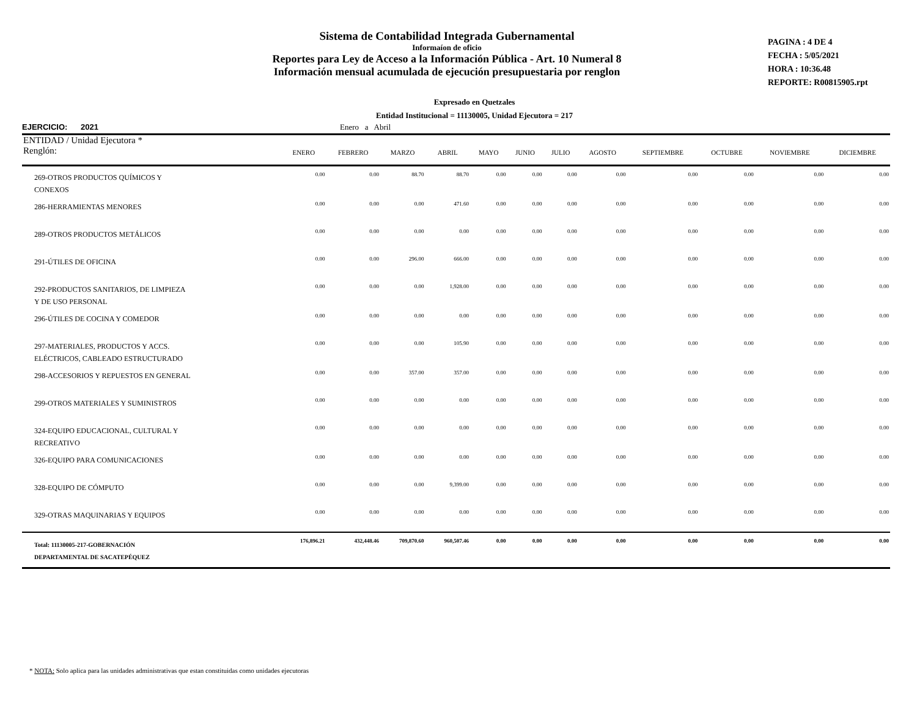Sistema de Contabilidad Integrada Gubernamental
Informaíon de oficio
Reportes para Ley de Acceso a la Información Pública - Art. 10 Numeral 8
Información mensual acumulada de ejecución presupuestaria por renglon
PAGINA : 4 DE 4
FECHA : 5/05/2021
HORA : 10:36.48
REPORTE: R00815905.rpt
Expresado en Quetzales
Entidad Institucional = 11130005, Unidad Ejecutora = 217
EJERCICIO: 2021 Enero a Abril
| ENTIDAD / Unidad Ejecutora * Renglón: | ENERO | FEBRERO | MARZO | ABRIL | MAYO | JUNIO | JULIO | AGOSTO | SEPTIEMBRE | OCTUBRE | NOVIEMBRE | DICIEMBRE |
| --- | --- | --- | --- | --- | --- | --- | --- | --- | --- | --- | --- | --- |
| 269-OTROS PRODUCTOS QUÍMICOS Y CONEXOS | 0.00 | 0.00 | 88.70 | 88.70 | 0.00 | 0.00 | 0.00 | 0.00 | 0.00 | 0.00 | 0.00 | 0.00 |
| 286-HERRAMIENTAS MENORES | 0.00 | 0.00 | 0.00 | 471.60 | 0.00 | 0.00 | 0.00 | 0.00 | 0.00 | 0.00 | 0.00 | 0.00 |
| 289-OTROS PRODUCTOS METÁLICOS | 0.00 | 0.00 | 0.00 | 0.00 | 0.00 | 0.00 | 0.00 | 0.00 | 0.00 | 0.00 | 0.00 | 0.00 |
| 291-ÚTILES DE OFICINA | 0.00 | 0.00 | 296.00 | 666.00 | 0.00 | 0.00 | 0.00 | 0.00 | 0.00 | 0.00 | 0.00 | 0.00 |
| 292-PRODUCTOS SANITARIOS, DE LIMPIEZA Y DE USO PERSONAL | 0.00 | 0.00 | 0.00 | 1,928.00 | 0.00 | 0.00 | 0.00 | 0.00 | 0.00 | 0.00 | 0.00 | 0.00 |
| 296-ÚTILES DE COCINA Y COMEDOR | 0.00 | 0.00 | 0.00 | 0.00 | 0.00 | 0.00 | 0.00 | 0.00 | 0.00 | 0.00 | 0.00 | 0.00 |
| 297-MATERIALES, PRODUCTOS Y ACCS. ELÉCTRICOS, CABLEADO ESTRUCTURADO | 0.00 | 0.00 | 0.00 | 105.90 | 0.00 | 0.00 | 0.00 | 0.00 | 0.00 | 0.00 | 0.00 | 0.00 |
| 298-ACCESORIOS Y REPUESTOS EN GENERAL | 0.00 | 0.00 | 357.00 | 357.00 | 0.00 | 0.00 | 0.00 | 0.00 | 0.00 | 0.00 | 0.00 | 0.00 |
| 299-OTROS MATERIALES Y SUMINISTROS | 0.00 | 0.00 | 0.00 | 0.00 | 0.00 | 0.00 | 0.00 | 0.00 | 0.00 | 0.00 | 0.00 | 0.00 |
| 324-EQUIPO EDUCACIONAL, CULTURAL Y RECREATIVO | 0.00 | 0.00 | 0.00 | 0.00 | 0.00 | 0.00 | 0.00 | 0.00 | 0.00 | 0.00 | 0.00 | 0.00 |
| 326-EQUIPO PARA COMUNICACIONES | 0.00 | 0.00 | 0.00 | 0.00 | 0.00 | 0.00 | 0.00 | 0.00 | 0.00 | 0.00 | 0.00 | 0.00 |
| 328-EQUIPO DE CÓMPUTO | 0.00 | 0.00 | 0.00 | 9,399.00 | 0.00 | 0.00 | 0.00 | 0.00 | 0.00 | 0.00 | 0.00 | 0.00 |
| 329-OTRAS MAQUINARIAS Y EQUIPOS | 0.00 | 0.00 | 0.00 | 0.00 | 0.00 | 0.00 | 0.00 | 0.00 | 0.00 | 0.00 | 0.00 | 0.00 |
| Total: 11130005-217-GOBERNACIÓN DEPARTAMENTAL DE SACATEPÉQUEZ | 176,896.21 | 432,448.46 | 709,870.60 | 960,507.46 | 0.00 | 0.00 | 0.00 | 0.00 | 0.00 | 0.00 | 0.00 | 0.00 |
* NOTA: Solo aplica para las unidades administrativas que estan constituidas como unidades ejecutoras